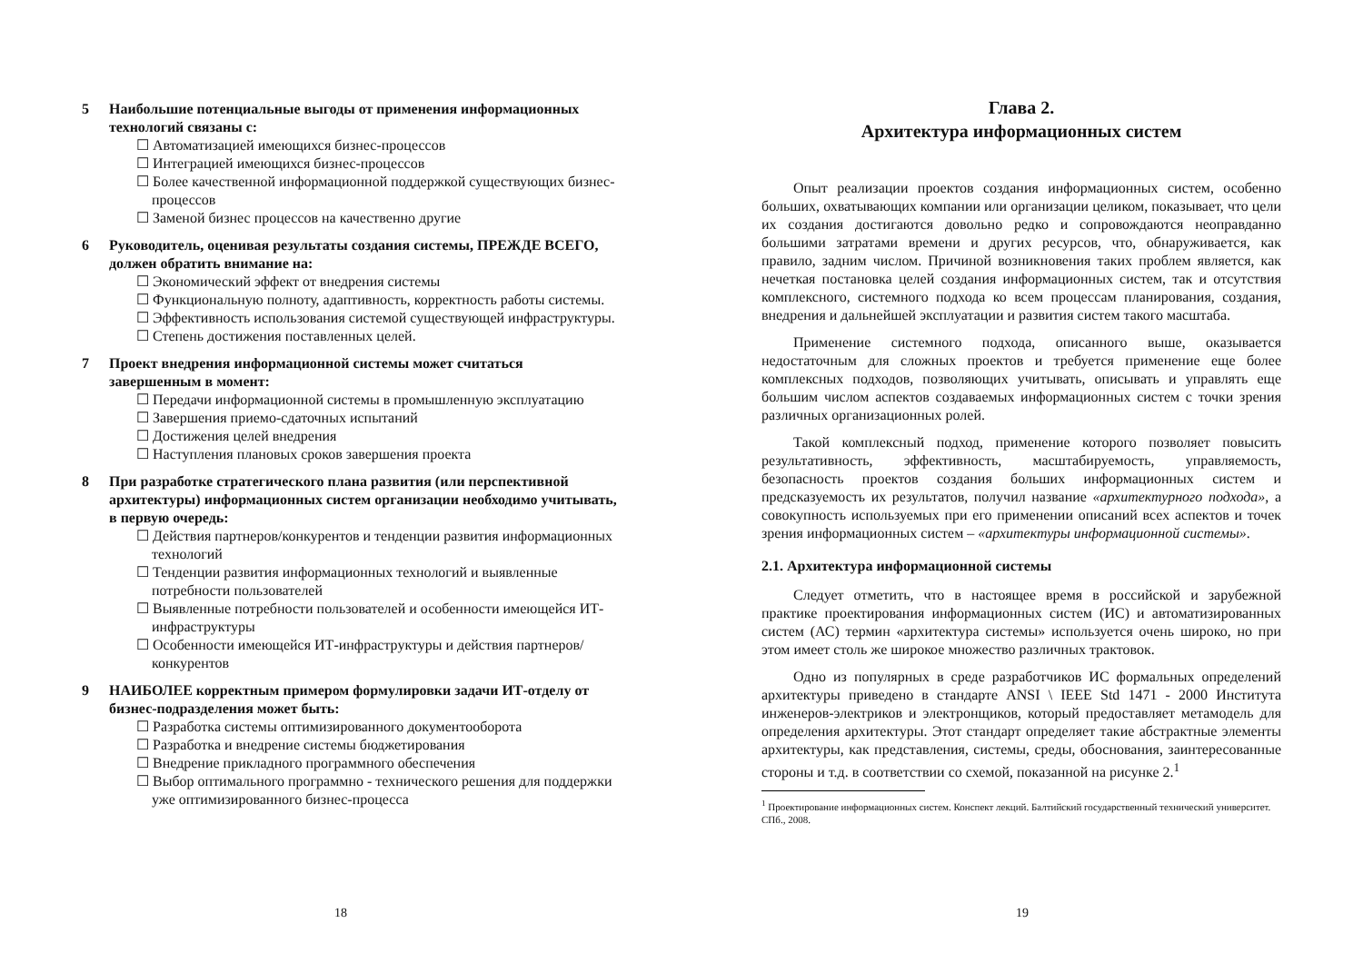5 Наибольшие потенциальные выгоды от применения информационных технологий связаны с:
☐ Автоматизацией имеющихся бизнес-процессов
☐ Интеграцией имеющихся бизнес-процессов
☐ Более качественной информационной поддержкой существующих бизнес-процессов
☐ Заменой бизнес процессов на качественно другие
6 Руководитель, оценивая результаты создания системы, ПРЕЖДЕ ВСЕГО, должен обратить внимание на:
☐ Экономический эффект от внедрения системы
☐ Функциональную полноту, адаптивность, корректность работы системы.
☐ Эффективность использования системой существующей инфраструктуры.
☐ Степень достижения поставленных целей.
7 Проект внедрения информационной системы может считаться завершенным в момент:
☐ Передачи информационной системы в промышленную эксплуатацию
☐ Завершения приемо-сдаточных испытаний
☐ Достижения целей внедрения
☐ Наступления плановых сроков завершения проекта
8 При разработке стратегического плана развития (или перспективной архитектуры) информационных систем организации необходимо учитывать, в первую очередь:
☐ Действия партнеров/конкурентов и тенденции развития информационных технологий
☐ Тенденции развития информационных технологий и выявленные потребности пользователей
☐ Выявленные потребности пользователей и особенности имеющейся ИТ-инфраструктуры
☐ Особенности имеющейся ИТ-инфраструктуры и действия партнеров/конкурентов
9 НАИБОЛЕЕ корректным примером формулировки задачи ИТ-отделу от бизнес-подразделения может быть:
☐ Разработка системы оптимизированного документооборота
☐ Разработка и внедрение системы бюджетирования
☐ Внедрение прикладного программного обеспечения
☐ Выбор оптимального программно - технического решения для поддержки уже оптимизированного бизнес-процесса
18
Глава 2.
Архитектура информационных систем
Опыт реализации проектов создания информационных систем, особенно больших, охватывающих компании или организации целиком, показывает, что цели их создания достигаются довольно редко и сопровождаются неоправданно большими затратами времени и других ресурсов, что, обнаруживается, как правило, задним числом. Причиной возникновения таких проблем является, как нечеткая постановка целей создания информационных систем, так и отсутствия комплексного, системного подхода ко всем процессам планирования, создания, внедрения и дальнейшей эксплуатации и развития систем такого масштаба.
Применение системного подхода, описанного выше, оказывается недостаточным для сложных проектов и требуется применение еще более комплексных подходов, позволяющих учитывать, описывать и управлять еще большим числом аспектов создаваемых информационных систем с точки зрения различных организационных ролей.
Такой комплексный подход, применение которого позволяет повысить результативность, эффективность, масштабируемость, управляемость, безопасность проектов создания больших информационных систем и предсказуемость их результатов, получил название «архитектурного подхода», а совокупность используемых при его применении описаний всех аспектов и точек зрения информационных систем – «архитектуры информационной системы».
2.1. Архитектура информационной системы
Следует отметить, что в настоящее время в российской и зарубежной практике проектирования информационных систем (ИС) и автоматизированных систем (АС) термин «архитектура системы» используется очень широко, но при этом имеет столь же широкое множество различных трактовок.
Одно из популярных в среде разработчиков ИС формальных определений архитектуры приведено в стандарте ANSI \ IEEE Std 1471 - 2000 Института инженеров-электриков и электронщиков, который предоставляет метамодель для определения архитектуры. Этот стандарт определяет такие абстрактные элементы архитектуры, как представления, системы, среды, обоснования, заинтересованные стороны и т.д. в соответствии со схемой, показанной на рисунке 2.<sup>1</sup>
<sup>1</sup> Проектирование информационных систем. Конспект лекций. Балтийский государственный технический университет. СПб., 2008.
19